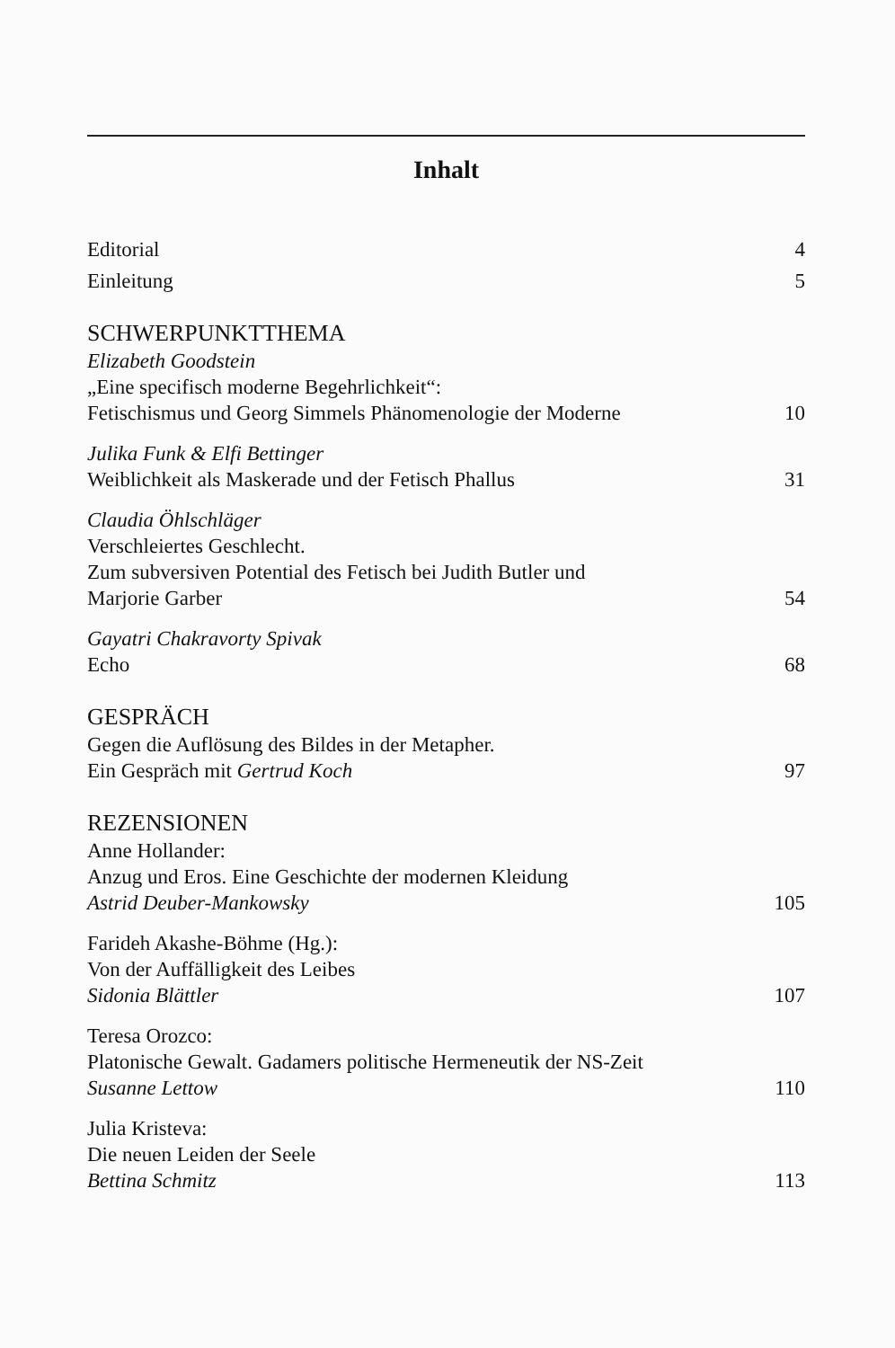Inhalt
Editorial 4
Einleitung 5
SCHWERPUNKTTHEMA
Elizabeth Goodstein
„Eine specifisch moderne Begehrlichkeit“:
Fetischismus und Georg Simmels Phänomenologie der Moderne 10
Julika Funk & Elfi Bettinger
Weiblichkeit als Maskerade und der Fetisch Phallus 31
Claudia Öhlschläger
Verschleiertes Geschlecht.
Zum subversiven Potential des Fetisch bei Judith Butler und
Marjorie Garber 54
Gayatri Chakravorty Spivak
Echo 68
GESPRÄCH
Gegen die Auflösung des Bildes in der Metapher.
Ein Gespräch mit Gertrud Koch 97
REZENSIONEN
Anne Hollander:
Anzug und Eros. Eine Geschichte der modernen Kleidung
Astrid Deuber-Mankowsky 105
Farideh Akashe-Böhme (Hg.):
Von der Auffälligkeit des Leibes
Sidonia Blättler 107
Teresa Orozco:
Platonische Gewalt. Gadamers politische Hermeneutik der NS-Zeit
Susanne Lettow 110
Julia Kristeva:
Die neuen Leiden der Seele
Bettina Schmitz 113